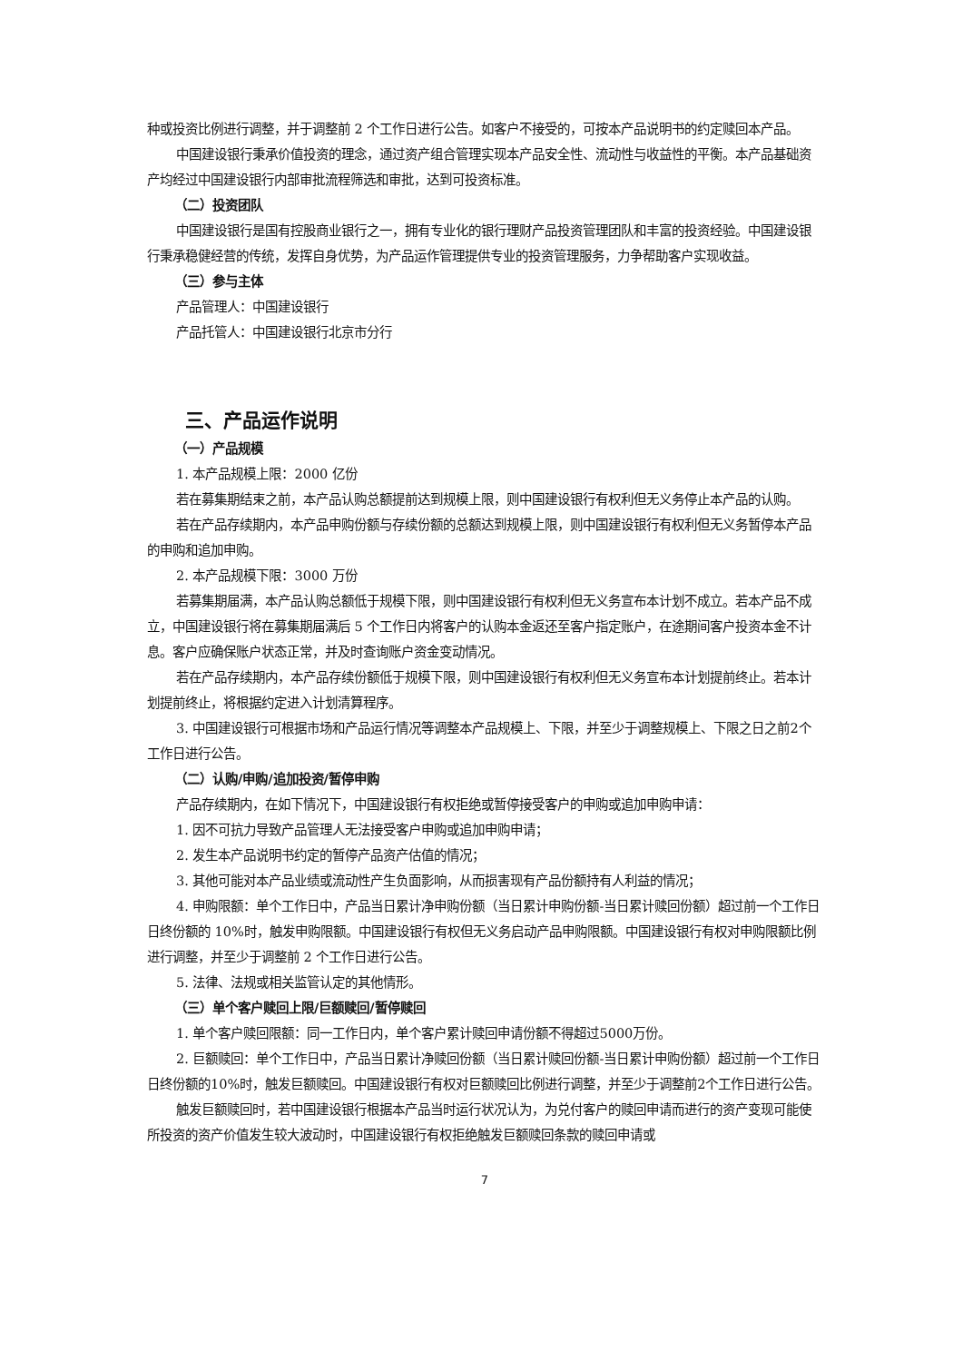种或投资比例进行调整，并于调整前 2 个工作日进行公告。如客户不接受的，可按本产品说明书的约定赎回本产品。
中国建设银行秉承价值投资的理念，通过资产组合管理实现本产品安全性、流动性与收益性的平衡。本产品基础资产均经过中国建设银行内部审批流程筛选和审批，达到可投资标准。
（二）投资团队
中国建设银行是国有控股商业银行之一，拥有专业化的银行理财产品投资管理团队和丰富的投资经验。中国建设银行秉承稳健经营的传统，发挥自身优势，为产品运作管理提供专业的投资管理服务，力争帮助客户实现收益。
（三）参与主体
产品管理人：中国建设银行
产品托管人：中国建设银行北京市分行
三、产品运作说明
（一）产品规模
1. 本产品规模上限：2000 亿份
若在募集期结束之前，本产品认购总额提前达到规模上限，则中国建设银行有权利但无义务停止本产品的认购。
若在产品存续期内，本产品申购份额与存续份额的总额达到规模上限，则中国建设银行有权利但无义务暂停本产品的申购和追加申购。
2. 本产品规模下限：3000 万份
若募集期届满，本产品认购总额低于规模下限，则中国建设银行有权利但无义务宣布本计划不成立。若本产品不成立，中国建设银行将在募集期届满后 5 个工作日内将客户的认购本金返还至客户指定账户，在途期间客户投资本金不计息。客户应确保账户状态正常，并及时查询账户资金变动情况。
若在产品存续期内，本产品存续份额低于规模下限，则中国建设银行有权利但无义务宣布本计划提前终止。若本计划提前终止，将根据约定进入计划清算程序。
3. 中国建设银行可根据市场和产品运行情况等调整本产品规模上、下限，并至少于调整规模上、下限之日之前2个工作日进行公告。
（二）认购/申购/追加投资/暂停申购
产品存续期内，在如下情况下，中国建设银行有权拒绝或暂停接受客户的申购或追加申购申请：
1. 因不可抗力导致产品管理人无法接受客户申购或追加申购申请；
2. 发生本产品说明书约定的暂停产品资产估值的情况；
3. 其他可能对本产品业绩或流动性产生负面影响，从而损害现有产品份额持有人利益的情况；
4. 申购限额：单个工作日中，产品当日累计净申购份额（当日累计申购份额-当日累计赎回份额）超过前一个工作日日终份额的 10%时，触发申购限额。中国建设银行有权但无义务启动产品申购限额。中国建设银行有权对申购限额比例进行调整，并至少于调整前 2 个工作日进行公告。
5. 法律、法规或相关监管认定的其他情形。
（三）单个客户赎回上限/巨额赎回/暂停赎回
1. 单个客户赎回限额：同一工作日内，单个客户累计赎回申请份额不得超过5000万份。
2. 巨额赎回：单个工作日中，产品当日累计净赎回份额（当日累计赎回份额-当日累计申购份额）超过前一个工作日日终份额的10%时，触发巨额赎回。中国建设银行有权对巨额赎回比例进行调整，并至少于调整前2个工作日进行公告。
触发巨额赎回时，若中国建设银行根据本产品当时运行状况认为，为兑付客户的赎回申请而进行的资产变现可能使所投资的资产价值发生较大波动时，中国建设银行有权拒绝触发巨额赎回条款的赎回申请或
7